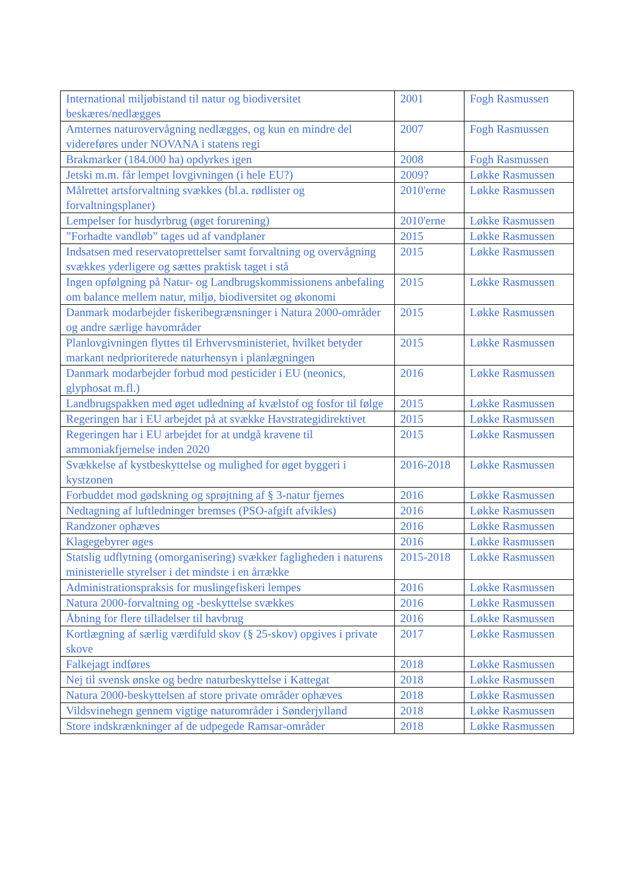| International miljøbistand til natur og biodiversitet beskæres/nedlægges | 2001 | Fogh Rasmussen |
| Amternes naturovervågning nedlægges, og kun en mindre del videreføres under NOVANA i statens regi | 2007 | Fogh Rasmussen |
| Brakmarker (184.000 ha) opdyrkes igen | 2008 | Fogh Rasmussen |
| Jetski m.m. får lempet lovgivningen (i hele EU?) | 2009? | Løkke Rasmussen |
| Målrettet artsforvaltning svækkes (bl.a. rødlister og forvaltningsplaner) | 2010'erne | Løkke Rasmussen |
| Lempelser for husdyrbrug (øget forurening) | 2010'erne | Løkke Rasmussen |
| ”Forhadte vandløb” tages ud af vandplaner | 2015 | Løkke Rasmussen |
| Indsatsen med reservatoprettelser samt forvaltning og overvågning svækkes yderligere og sættes praktisk taget i stå | 2015 | Løkke Rasmussen |
| Ingen opfølgning på Natur- og Landbrugskommissionens anbefaling om balance mellem natur, miljø, biodiversitet og økonomi | 2015 | Løkke Rasmussen |
| Danmark modarbejder fiskeribegrænsninger i Natura 2000-områder og andre særlige havområder | 2015 | Løkke Rasmussen |
| Planlovgivningen flyttes til Erhvervsministeriet, hvilket betyder markant nedprioriterede naturhensyn i planlægningen | 2015 | Løkke Rasmussen |
| Danmark modarbejder forbud mod pesticider i EU (neonics, glyphosat m.fl.) | 2016 | Løkke Rasmussen |
| Landbrugspakken med øget udledning af kvælstof og fosfor til følge | 2015 | Løkke Rasmussen |
| Regeringen har i EU arbejdet på at svække Havstrategidirektivet | 2015 | Løkke Rasmussen |
| Regeringen har i EU arbejdet for at undgå kravene til ammoniakfjernelse inden 2020 | 2015 | Løkke Rasmussen |
| Svækkelse af kystbeskyttelse og mulighed for øget byggeri i kystzonen | 2016-2018 | Løkke Rasmussen |
| Forbuddet mod gødskning og sprøjtning af § 3-natur fjernes | 2016 | Løkke Rasmussen |
| Nedtagning af luftledninger bremses (PSO-afgift afvikles) | 2016 | Løkke Rasmussen |
| Randzoner ophæves | 2016 | Løkke Rasmussen |
| Klagegebyrer øges | 2016 | Løkke Rasmussen |
| Statslig udflytning (omorganisering) svækker fagligheden i naturens ministerielle styrelser i det mindste i en årrække | 2015-2018 | Løkke Rasmussen |
| Administrationspraksis for muslingefiskeri lempes | 2016 | Løkke Rasmussen |
| Natura 2000-forvaltning og -beskyttelse svækkes | 2016 | Løkke Rasmussen |
| Åbning for flere tilladelser til havbrug | 2016 | Løkke Rasmussen |
| Kortlægning af særlig værdifuld skov (§ 25-skov) opgives i private skove | 2017 | Løkke Rasmussen |
| Falkejagt indføres | 2018 | Løkke Rasmussen |
| Nej til svensk ønske og bedre naturbeskyttelse i Kattegat | 2018 | Løkke Rasmussen |
| Natura 2000-beskyttelsen af store private områder ophæves | 2018 | Løkke Rasmussen |
| Vildsvinehegn gennem vigtige naturområder i Sønderjylland | 2018 | Løkke Rasmussen |
| Store indskrænkninger af de udpegede Ramsar-områder | 2018 | Løkke Rasmussen |